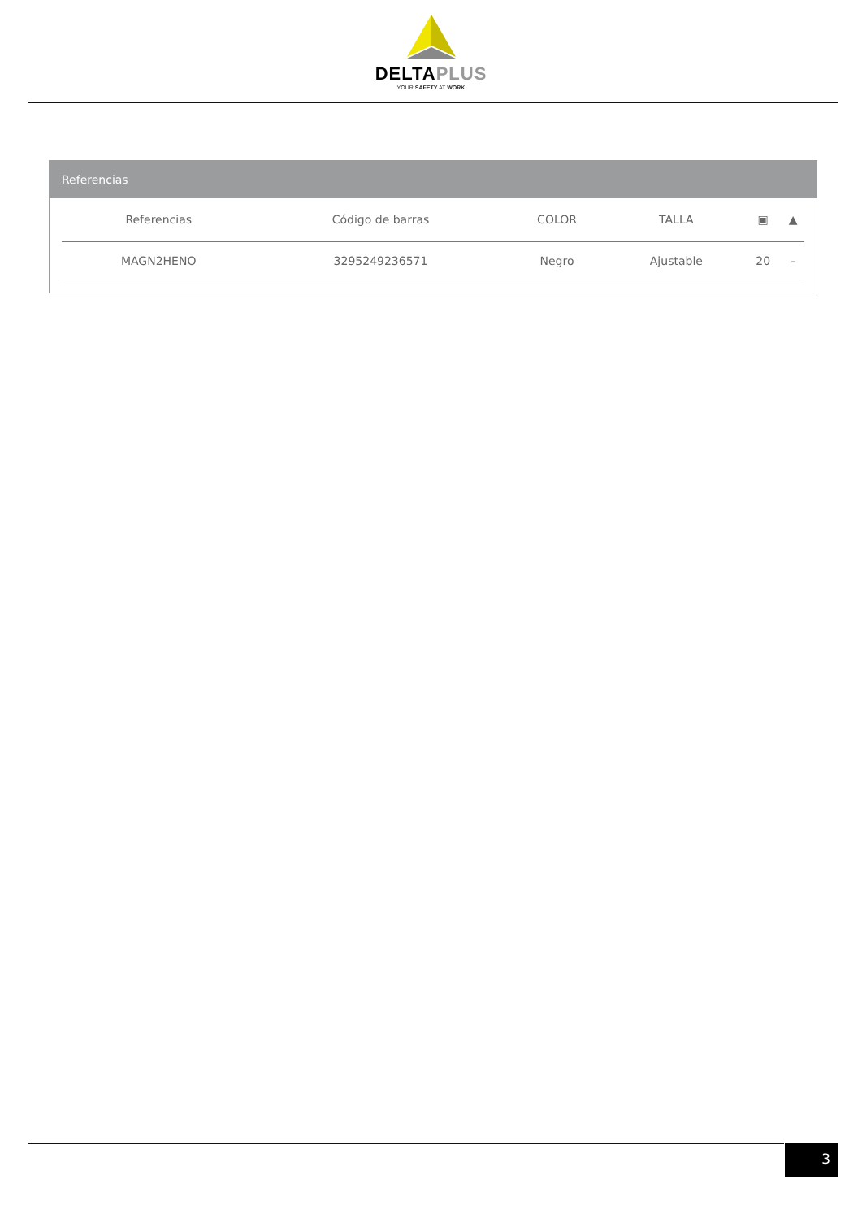DELTAPLUS
YOUR SAFETY AT WORK
Referencias
| Referencias | Código de barras | COLOR | TALLA | ▣ | ▲ |
| --- | --- | --- | --- | --- | --- |
| MAGN2HENO | 3295249236571 | Negro | Ajustable | 20 | - |
3